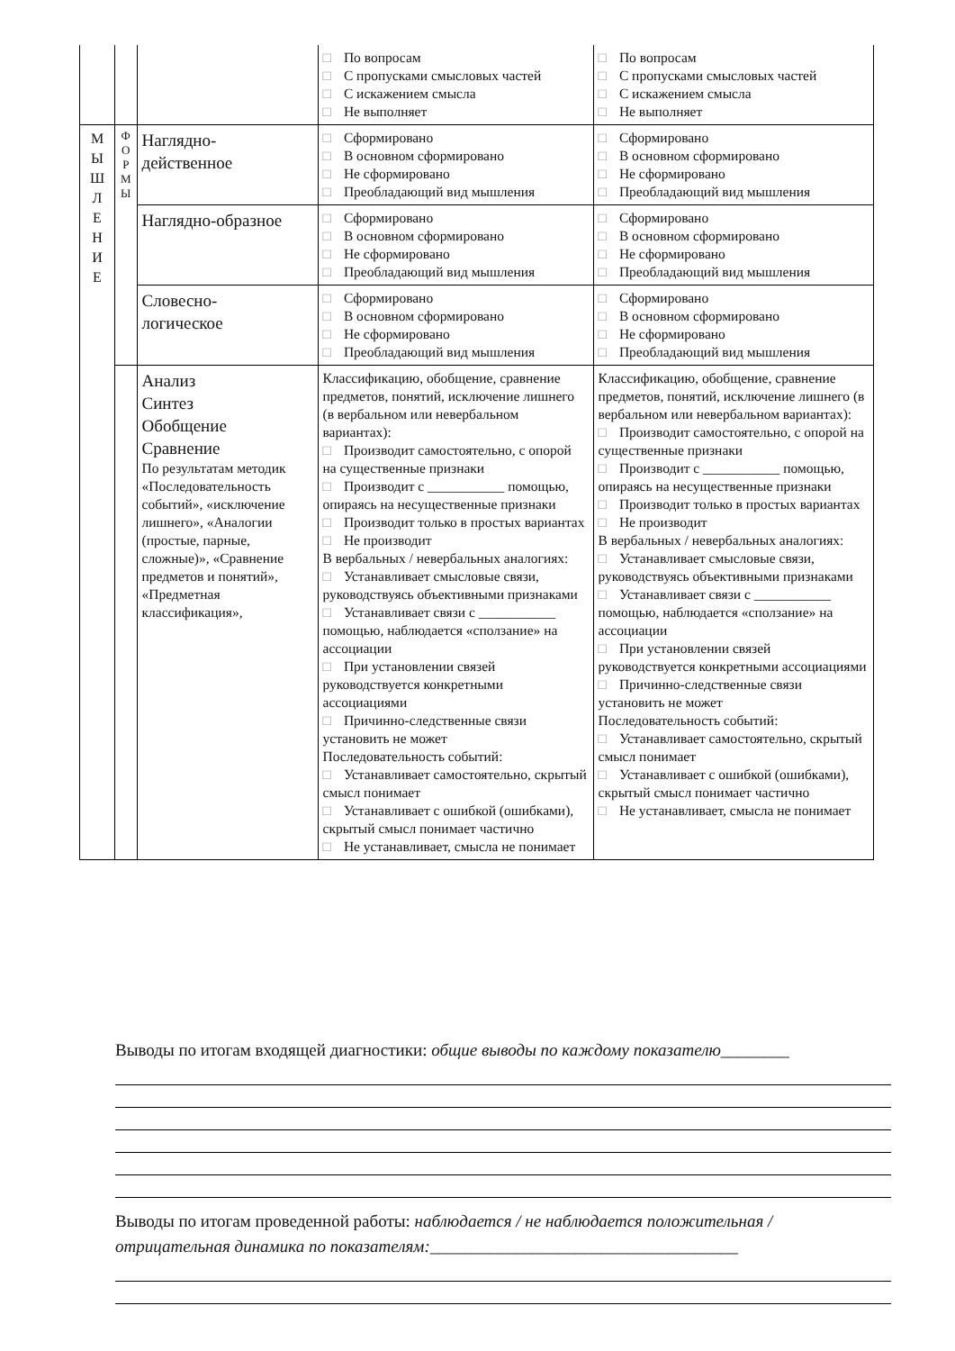| | | | □ По вопросам □ С пропусками смысловых частей □ С искажением смысла □ Не выполняет | □ По вопросам □ С пропусками смысловых частей □ С искажением смысла □ Не выполняет |
| М Ы Ш Л Е Н И Е | Ф О Р М Ы | Наглядно- действенное | □ Сформировано □ В основном сформировано □ Не сформировано □ Преобладающий вид мышления | □ Сформировано □ В основном сформировано □ Не сформировано □ Преобладающий вид мышления |
| | | Наглядно-образное | □ Сформировано □ В основном сформировано □ Не сформировано □ Преобладающий вид мышления | □ Сформировано □ В основном сформировано □ Не сформировано □ Преобладающий вид мышления |
| | | Словесно- логическое | □ Сформировано □ В основном сформировано □ Не сформировано □ Преобладающий вид мышления | □ Сформировано □ В основном сформировано □ Не сформировано □ Преобладающий вид мышления |
| | | Анализ Синтез Обобщение Сравнение По результатам методик «Последовательность событий», «исключение лишнего», «Аналогии (простые, парные, сложные)», «Сравнение предметов и понятий», «Предметная классификация», | Классификацию, обобщение, сравнение предметов, понятий, исключение лишнего (в вербальном или невербальном вариантах): □ Производит самостоятельно, с опорой на существенные признаки □ Производит с ___________ помощью, опираясь на несущественные признаки □ Производит только в простых вариантах □ Не производит В вербальных / невербальных аналогиях: □ Устанавливает смысловые связи, руководствуясь объективными признаками □ Устанавливает связи с ___________ помощью, наблюдается «сползание» на ассоциации □ При установлении связей руководствуется конкретными ассоциациями □ Причинно-следственные связи установить не может Последовательность событий: □ Устанавливает самостоятельно, скрытый смысл понимает □ Устанавливает с ошибкой (ошибками), скрытый смысл понимает частично □ Не устанавливает, смысла не понимает | Классификацию, обобщение, сравнение предметов, понятий, исключение лишнего (в вербальном или невербальном вариантах): □ Производит самостоятельно, с опорой на существенные признаки □ Производит с ___________ помощью, опираясь на несущественные признаки □ Производит только в простых вариантах □ Не производит В вербальных / невербальных аналогиях: □ Устанавливает смысловые связи, руководствуясь объективными признаками □ Устанавливает связи с ___________ помощью, наблюдается «сползание» на ассоциации □ При установлении связей руководствуется конкретными ассоциациями □ Причинно-следственные связи установить не может Последовательность событий: □ Устанавливает самостоятельно, скрытый смысл понимает □ Устанавливает с ошибкой (ошибками), скрытый смысл понимает частично □ Не устанавливает, смысла не понимает |
Выводы по итогам входящей диагностики: общие выводы по каждому показателю________
Выводы по итогам проведенной работы: наблюдается / не наблюдается положительная / отрицательная динамика по показателям:____________________________________